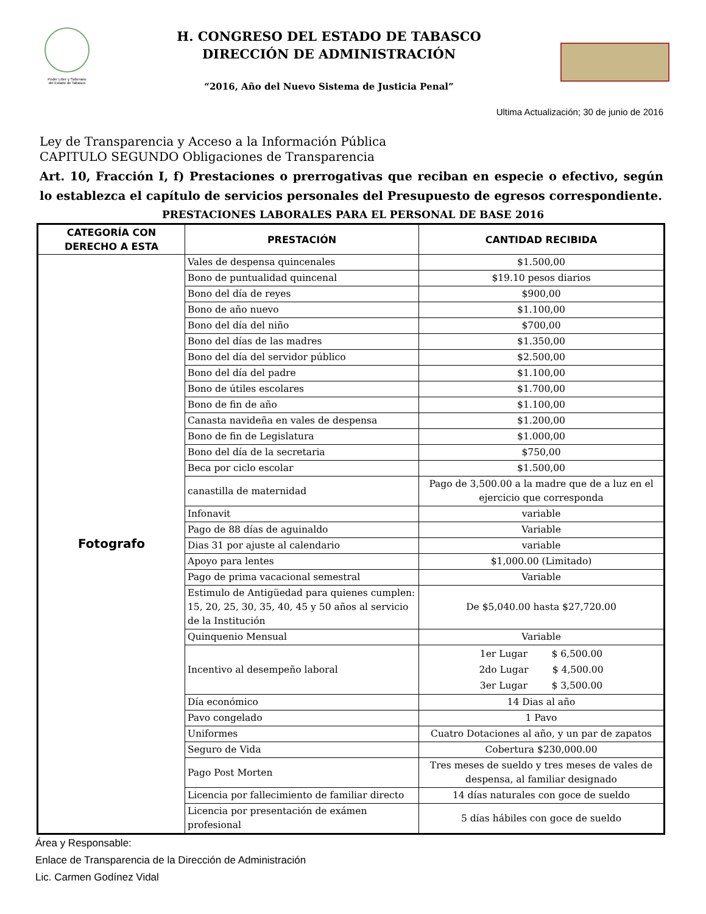Poder Libre y Soberano
del Estado de Tabasco
H. CONGRESO DEL ESTADO DE TABASCO
DIRECCIÓN DE ADMINISTRACIÓN
“2016, Año del Nuevo Sistema de Justicia Penal”
Ultima Actualización; 30 de junio de 2016
Ley de Transparencia y Acceso a la Información Pública
CAPITULO SEGUNDO Obligaciones de Transparencia
Art. 10, Fracción I, f) Prestaciones o prerrogativas que reciban en especie o efectivo, según lo establezca el capítulo de servicios personales del Presupuesto de egresos correspondiente.
PRESTACIONES LABORALES PARA EL PERSONAL DE BASE 2016
| CATEGORÍA CON DERECHO A ESTA | PRESTACIÓN | CANTIDAD RECIBIDA |
| --- | --- | --- |
| Fotografo | Vales de despensa quincenales | $1.500,00 |
| | Bono de puntualidad quincenal | $19.10 pesos diarios |
| | Bono del día de reyes | $900,00 |
| | Bono de año nuevo | $1.100,00 |
| | Bono del día del niño | $700,00 |
| | Bono del días de las madres | $1.350,00 |
| | Bono del día del servidor público | $2.500,00 |
| | Bono del día del padre | $1.100,00 |
| | Bono de útiles escolares | $1.700,00 |
| | Bono de fin de año | $1.100,00 |
| | Canasta navideña en vales de despensa | $1.200,00 |
| | Bono de fin de Legislatura | $1.000,00 |
| | Bono del día de la secretaria | $750,00 |
| | Beca por ciclo escolar | $1.500,00 |
| | canastilla de maternidad | Pago de 3,500.00 a la madre que de a luz en el ejercicio que corresponda |
| | Infonavit | variable |
| | Pago de 88 días de aguinaldo | Variable |
| | Dias 31 por ajuste al calendario | variable |
| | Apoyo para lentes | $1,000.00 (Limitado) |
| | Pago de prima vacacional semestral | Variable |
| | Estimulo de Antigüedad para quienes cumplen: 15, 20, 25, 30, 35, 40, 45 y 50 años al servicio de la Institución | De $5,040.00 hasta $27,720.00 |
| | Quinquenio Mensual | Variable |
| | Incentivo al desempeño laboral | 1er Lugar $ 6,500.00 2do Lugar $ 4,500.00 3er Lugar $ 3,500.00 |
| | Día económico | 14 Dias al año |
| | Pavo congelado | 1 Pavo |
| | Uniformes | Cuatro Dotaciones al año, y un par de zapatos |
| | Seguro de Vida | Cobertura $230,000.00 |
| | Pago Post Morten | Tres meses de sueldo y tres meses de vales de despensa, al familiar designado |
| | Licencia por fallecimiento de familiar directo | 14 días naturales con goce de sueldo |
| | Licencia por presentación de exámen profesional | 5 días hábiles con goce de sueldo |
Área y Responsable:
Enlace de Transparencia de la Dirección de Administración
Lic. Carmen Godínez Vidal